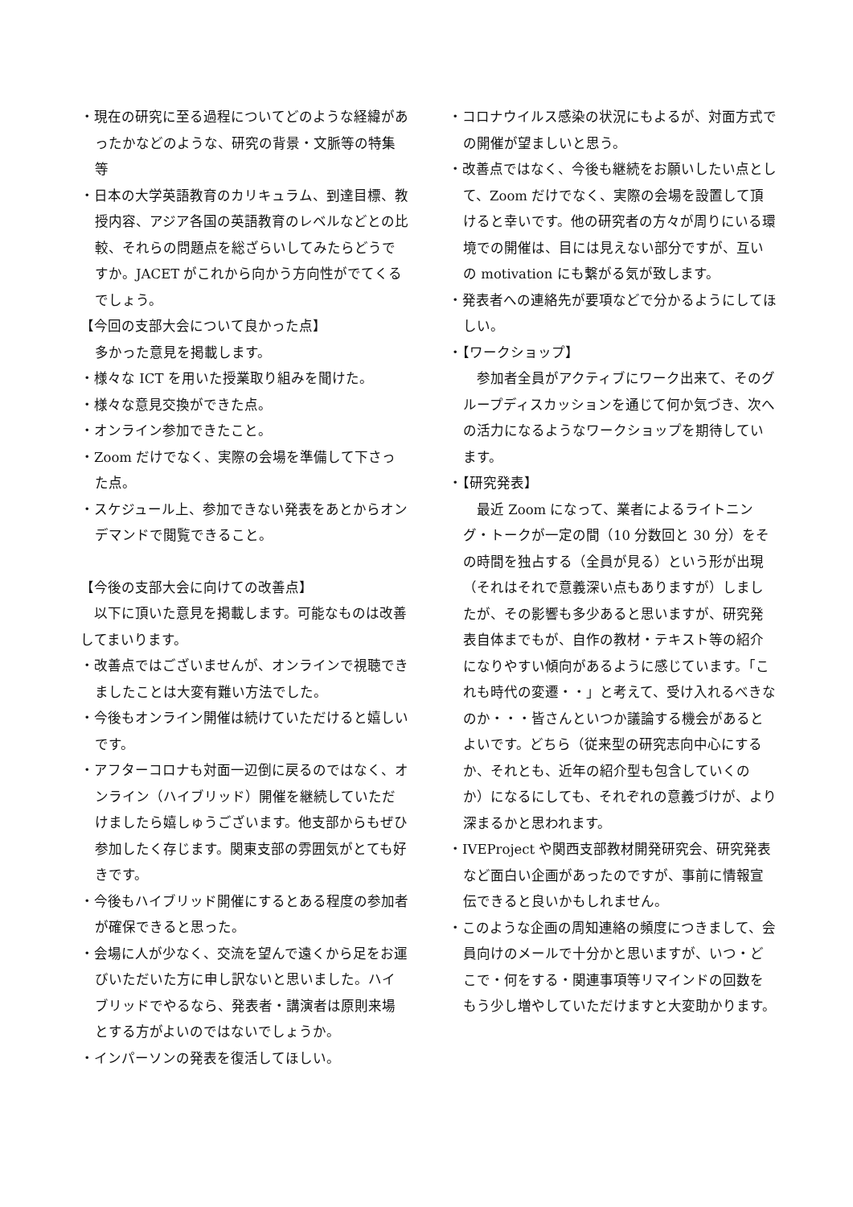・現在の研究に至る過程についてどのような経緯があったかなどのような、研究の背景・文脈等の特集等
・日本の大学英語教育のカリキュラム、到達目標、教授内容、アジア各国の英語教育のレベルなどとの比較、それらの問題点を総ざらいしてみたらどうですか。JACET がこれから向かう方向性がでてくるでしょう。
【今回の支部大会について良かった点】
多かった意見を掲載します。
・様々な ICT を用いた授業取り組みを聞けた。
・様々な意見交換ができた点。
・オンライン参加できたこと。
・Zoom だけでなく、実際の会場を準備して下さった点。
・スケジュール上、参加できない発表をあとからオンデマンドで閲覧できること。
【今後の支部大会に向けての改善点】
　以下に頂いた意見を掲載します。可能なものは改善してまいります。
・改善点ではございませんが、オンラインで視聴できましたことは大変有難い方法でした。
・今後もオンライン開催は続けていただけると嬉しいです。
・アフターコロナも対面一辺倒に戻るのではなく、オンライン（ハイブリッド）開催を継続していただけましたら嬉しゅうございます。他支部からもぜひ参加したく存じます。関東支部の雰囲気がとても好きです。
・今後もハイブリッド開催にするとある程度の参加者が確保できると思った。
・会場に人が少なく、交流を望んで遠くから足をお運びいただいた方に申し訳ないと思いました。ハイブリッドでやるなら、発表者・講演者は原則来場とする方がよいのではないでしょうか。
・インパーソンの発表を復活してほしい。
・コロナウイルス感染の状況にもよるが、対面方式での開催が望ましいと思う。
・改善点ではなく、今後も継続をお願いしたい点として、Zoom だけでなく、実際の会場を設置して頂けると幸いです。他の研究者の方々が周りにいる環境での開催は、目には見えない部分ですが、互いの motivation にも繋がる気が致します。
・発表者への連絡先が要項などで分かるようにしてほしい。
・【ワークショップ】
　参加者全員がアクティブにワーク出来て、そのグループディスカッションを通じて何か気づき、次への活力になるようなワークショップを期待しています。
・【研究発表】
　最近 Zoom になって、業者によるライトニング・トークが一定の間（10 分数回と 30 分）をその時間を独占する（全員が見る）という形が出現（それはそれで意義深い点もありますが）しましたが、その影響も多少あると思いますが、研究発表自体までもが、自作の教材・テキスト等の紹介になりやすい傾向があるように感じています。「これも時代の変遷・・」と考えて、受け入れるべきなのか・・・皆さんといつか議論する機会があるとよいです。どちら（従来型の研究志向中心にするか、それとも、近年の紹介型も包含していくのか）になるにしても、それぞれの意義づけが、より深まるかと思われます。
・IVEProject や関西支部教材開発研究会、研究発表など面白い企画があったのですが、事前に情報宣伝できると良いかもしれません。
・このような企画の周知連絡の頻度につきまして、会員向けのメールで十分かと思いますが、いつ・どこで・何をする・関連事項等リマインドの回数をもう少し増やしていただけますと大変助かります。